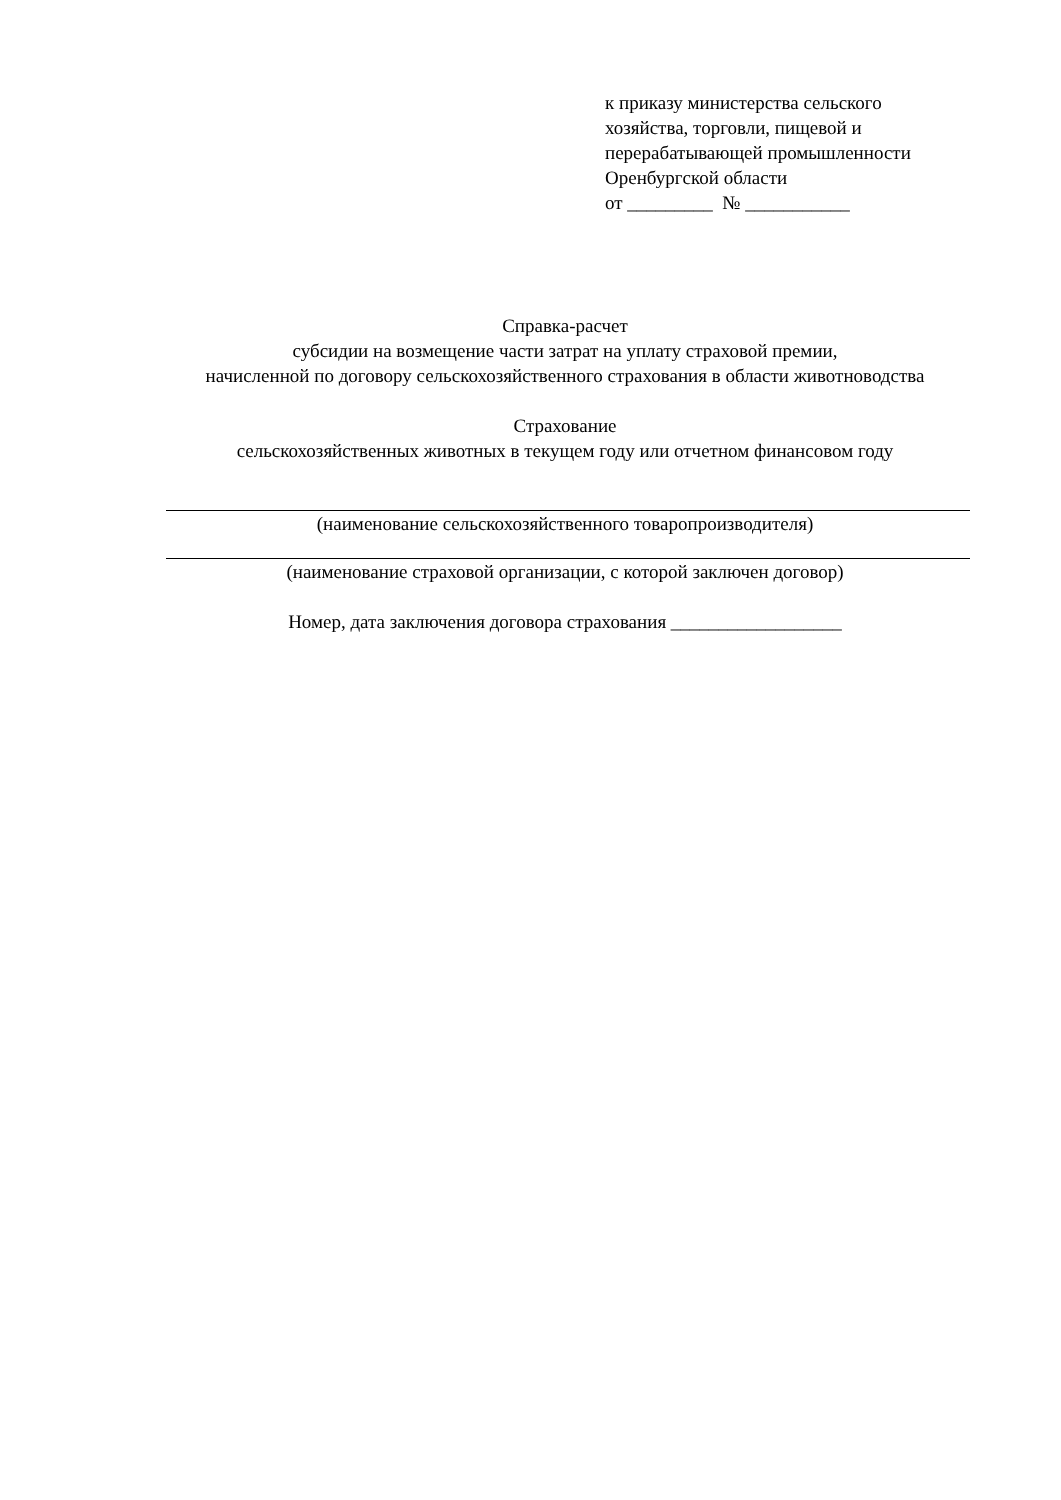к приказу министерства сельского хозяйства, торговли, пищевой и перерабатывающей промышленности Оренбургской области
от _________ № ___________
Справка-расчет
субсидии на возмещение части затрат на уплату страховой премии,
начисленной по договору сельскохозяйственного страхования в области животноводства
Страхование
сельскохозяйственных животных в текущем году или отчетном финансовом году
(наименование сельскохозяйственного товаропроизводителя)
(наименование страховой организации, с которой заключен договор)
Номер, дата заключения договора страхования __________________